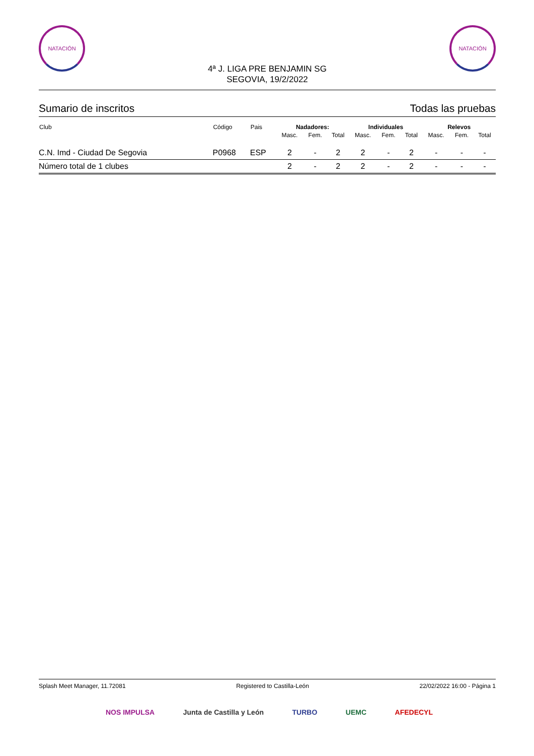NATACIÓN NATACIÓN
4ª J. LIGA PRE BENJAMIN SG
SEGOVIA, 19/2/2022
Sumario de inscritos Todas las pruebas
| Club | Código | Pais | Nadadores: | | | Individuales | | | Relevos | | |
| --- | --- | --- | --- | --- | --- | --- | --- | --- | --- | --- | --- |
| | | | Masc. | Fem. | Total | Masc. | Fem. | Total | Masc. | Fem. | Total |
| C.N. Imd - Ciudad De Segovia | P0968 | ESP | 2 | - | 2 | 2 | - | 2 | - | - | - |
| Número total de 1 clubes | | | 2 | - | 2 | 2 | - | 2 | - | - | - |
Splash Meet Manager, 11.72081 Registered to Castilla-León 22/02/2022 16:00 - Página 1
NOS IMPULSA Junta de Castilla y León TURBO UEMC AFEDECYL